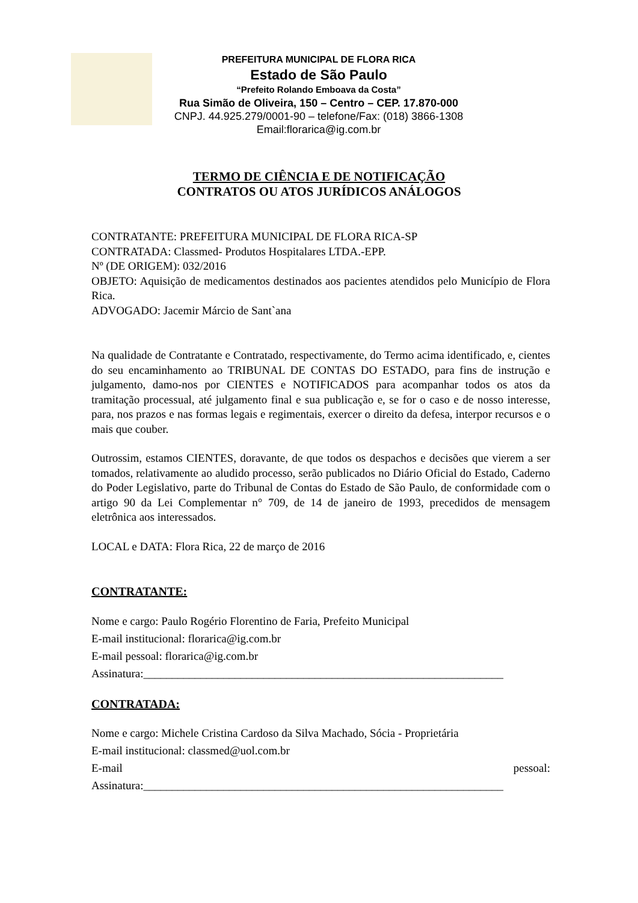PREFEITURA MUNICIPAL DE FLORA RICA
Estado de São Paulo
“Prefeito Rolando Emboava da Costa”
Rua Simão de Oliveira, 150 – Centro – CEP. 17.870-000
CNPJ. 44.925.279/0001-90 – telefone/Fax: (018) 3866-1308
Email:florarica@ig.com.br
TERMO DE CIÊNCIA E DE NOTIFICAÇÃO
CONTRATOS OU ATOS JURÍDICOS ANÁLOGOS
CONTRATANTE: PREFEITURA MUNICIPAL DE FLORA RICA-SP
CONTRATADA: Classmed- Produtos Hospitalares LTDA.-EPP.
Nº (DE ORIGEM): 032/2016
OBJETO: Aquisição de medicamentos destinados aos pacientes atendidos pelo Município de Flora Rica.
ADVOGADO: Jacemir Márcio de Sant`ana
Na qualidade de Contratante e Contratado, respectivamente, do Termo acima identificado, e, cientes do seu encaminhamento ao TRIBUNAL DE CONTAS DO ESTADO, para fins de instrução e julgamento, damo-nos por CIENTES e NOTIFICADOS para acompanhar todos os atos da tramitação processual, até julgamento final e sua publicação e, se for o caso e de nosso interesse, para, nos prazos e nas formas legais e regimentais, exercer o direito da defesa, interpor recursos e o mais que couber.
Outrossim, estamos CIENTES, doravante, de que todos os despachos e decisões que vierem a ser tomados, relativamente ao aludido processo, serão publicados no Diário Oficial do Estado, Caderno do Poder Legislativo, parte do Tribunal de Contas do Estado de São Paulo, de conformidade com o artigo 90 da Lei Complementar n° 709, de 14 de janeiro de 1993, precedidos de mensagem eletrônica aos interessados.
LOCAL e DATA: Flora Rica, 22 de março de 2016
CONTRATANTE:
Nome e cargo: Paulo Rogério Florentino de Faria, Prefeito Municipal
E-mail institucional: florarica@ig.com.br
E-mail pessoal: florarica@ig.com.br
Assinatura:_______________________________________________________________
CONTRATADA:
Nome e cargo: Michele Cristina Cardoso da Silva Machado, Sócia - Proprietária
E-mail institucional: classmed@uol.com.br
E-mail pessoal:
Assinatura:_______________________________________________________________